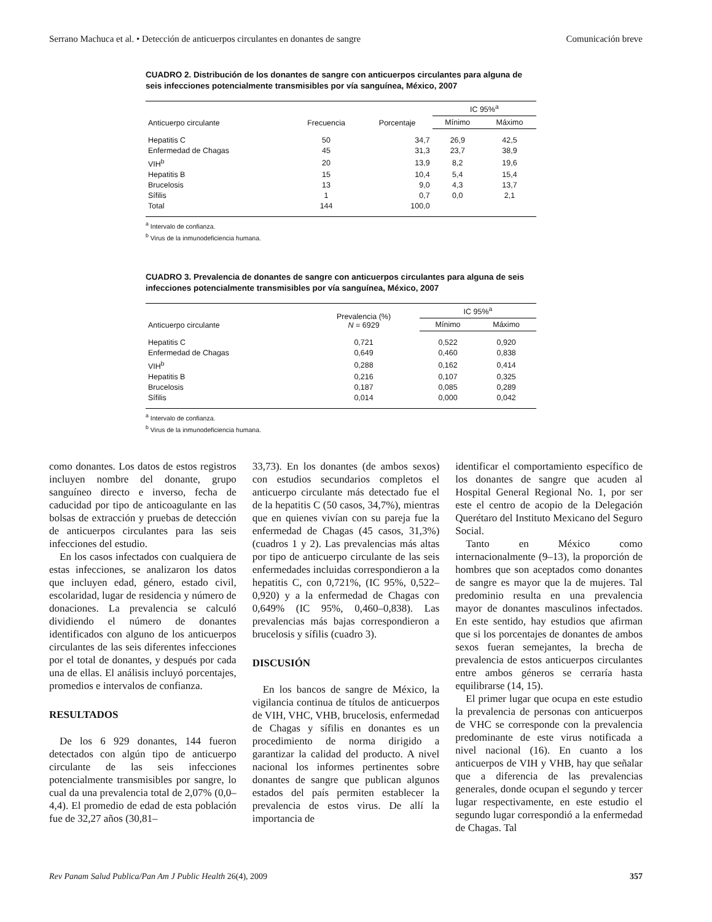Serrano Machuca et al. • Detección de anticuerpos circulantes en donantes de sangre Comunicación breve
CUADRO 2. Distribución de los donantes de sangre con anticuerpos circulantes para alguna de seis infecciones potencialmente transmisibles por vía sanguínea, México, 2007
| Anticuerpo circulante | Frecuencia | Porcentaje | IC 95%<sup>a</sup> | |
| --- | --- | --- | --- | --- |
| | | | Mínimo | Máximo |
| Hepatitis C | 50 | 34,7 | 26,9 | 42,5 |
| Enfermedad de Chagas | 45 | 31,3 | 23,7 | 38,9 |
| VIH<sup>b</sup> | 20 | 13,9 | 8,2 | 19,6 |
| Hepatitis B | 15 | 10,4 | 5,4 | 15,4 |
| Brucelosis | 13 | 9,0 | 4,3 | 13,7 |
| Sífilis | 1 | 0,7 | 0,0 | 2,1 |
| Total | 144 | 100,0 | | |
<sup>a</sup> Intervalo de confianza.
<sup>b</sup> Virus de la inmunodeficiencia humana.
CUADRO 3. Prevalencia de donantes de sangre con anticuerpos circulantes para alguna de seis infecciones potencialmente transmisibles por vía sanguínea, México, 2007
| Anticuerpo circulante | Prevalencia (%) N = 6929 | IC 95%<sup>a</sup> | |
| --- | --- | --- | --- |
| | | Mínimo | Máximo |
| Hepatitis C | 0,721 | 0,522 | 0,920 |
| Enfermedad de Chagas | 0,649 | 0,460 | 0,838 |
| VIH<sup>b</sup> | 0,288 | 0,162 | 0,414 |
| Hepatitis B | 0,216 | 0,107 | 0,325 |
| Brucelosis | 0,187 | 0,085 | 0,289 |
| Sífilis | 0,014 | 0,000 | 0,042 |
<sup>a</sup> Intervalo de confianza.
<sup>b</sup> Virus de la inmunodeficiencia humana.
como donantes. Los datos de estos registros incluyen nombre del donante, grupo sanguíneo directo e inverso, fecha de caducidad por tipo de anticoagulante en las bolsas de extracción y pruebas de detección de anticuerpos circulantes para las seis infecciones del estudio.
En los casos infectados con cualquiera de estas infecciones, se analizaron los datos que incluyen edad, género, estado civil, escolaridad, lugar de residencia y número de donaciones. La prevalencia se calculó dividiendo el número de donantes identificados con alguno de los anticuerpos circulantes de las seis diferentes infecciones por el total de donantes, y después por cada una de ellas. El análisis incluyó porcentajes, promedios e intervalos de confianza.
RESULTADOS
De los 6 929 donantes, 144 fueron detectados con algún tipo de anticuerpo circulante de las seis infecciones potencialmente transmisibles por sangre, lo cual da una prevalencia total de 2,07% (0,0–4,4). El promedio de edad de esta población fue de 32,27 años (30,81–
33,73). En los donantes (de ambos sexos) con estudios secundarios completos el anticuerpo circulante más detectado fue el de la hepatitis C (50 casos, 34,7%), mientras que en quienes vivían con su pareja fue la enfermedad de Chagas (45 casos, 31,3%) (cuadros 1 y 2). Las prevalencias más altas por tipo de anticuerpo circulante de las seis enfermedades incluidas correspondieron a la hepatitis C, con 0,721%, (IC 95%, 0,522–0,920) y a la enfermedad de Chagas con 0,649% (IC 95%, 0,460–0,838). Las prevalencias más bajas correspondieron a brucelosis y sífilis (cuadro 3).
DISCUSIÓN
En los bancos de sangre de México, la vigilancia continua de títulos de anticuerpos de VIH, VHC, VHB, brucelosis, enfermedad de Chagas y sífilis en donantes es un procedimiento de norma dirigido a garantizar la calidad del producto. A nivel nacional los informes pertinentes sobre donantes de sangre que publican algunos estados del país permiten establecer la prevalencia de estos virus. De allí la importancia de
identificar el comportamiento específico de los donantes de sangre que acuden al Hospital General Regional No. 1, por ser este el centro de acopio de la Delegación Querétaro del Instituto Mexicano del Seguro Social.
Tanto en México como internacionalmente (9–13), la proporción de hombres que son aceptados como donantes de sangre es mayor que la de mujeres. Tal predominio resulta en una prevalencia mayor de donantes masculinos infectados. En este sentido, hay estudios que afirman que si los porcentajes de donantes de ambos sexos fueran semejantes, la brecha de prevalencia de estos anticuerpos circulantes entre ambos géneros se cerraría hasta equilibrarse (14, 15).
El primer lugar que ocupa en este estudio la prevalencia de personas con anticuerpos de VHC se corresponde con la prevalencia predominante de este virus notificada a nivel nacional (16). En cuanto a los anticuerpos de VIH y VHB, hay que señalar que a diferencia de las prevalencias generales, donde ocupan el segundo y tercer lugar respectivamente, en este estudio el segundo lugar correspondió a la enfermedad de Chagas. Tal
Rev Panam Salud Publica/Pan Am J Public Health 26(4), 2009 357